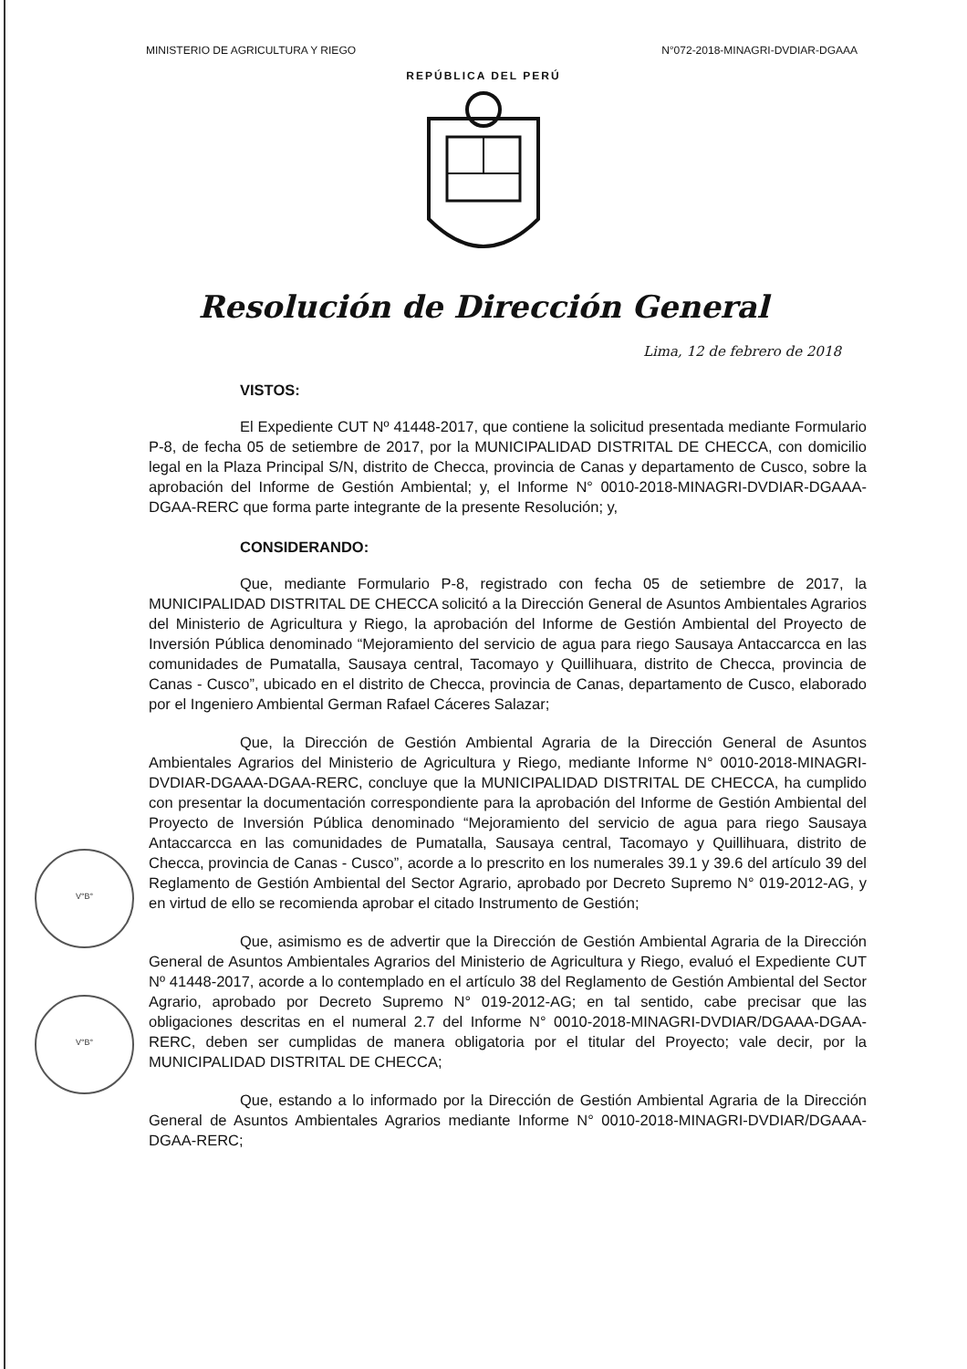MINISTERIO DE AGRICULTURA Y RIEGO N°072-2018-MINAGRI-DVDIAR-DGAAA
REPÚBLICA DEL PERÚ
Resolución de Dirección General
Lima, 12 de febrero de 2018
V°B°
V°B°
VISTOS:
El Expediente CUT Nº 41448-2017, que contiene la solicitud presentada mediante Formulario P-8, de fecha 05 de setiembre de 2017, por la MUNICIPALIDAD DISTRITAL DE CHECCA, con domicilio legal en la Plaza Principal S/N, distrito de Checca, provincia de Canas y departamento de Cusco, sobre la aprobación del Informe de Gestión Ambiental; y, el Informe N° 0010-2018-MINAGRI-DVDIAR-DGAAA-DGAA-RERC que forma parte integrante de la presente Resolución; y,
CONSIDERANDO:
Que, mediante Formulario P-8, registrado con fecha 05 de setiembre de 2017, la MUNICIPALIDAD DISTRITAL DE CHECCA solicitó a la Dirección General de Asuntos Ambientales Agrarios del Ministerio de Agricultura y Riego, la aprobación del Informe de Gestión Ambiental del Proyecto de Inversión Pública denominado “Mejoramiento del servicio de agua para riego Sausaya Antaccarcca en las comunidades de Pumatalla, Sausaya central, Tacomayo y Quillihuara, distrito de Checca, provincia de Canas - Cusco”, ubicado en el distrito de Checca, provincia de Canas, departamento de Cusco, elaborado por el Ingeniero Ambiental German Rafael Cáceres Salazar;
Que, la Dirección de Gestión Ambiental Agraria de la Dirección General de Asuntos Ambientales Agrarios del Ministerio de Agricultura y Riego, mediante Informe N° 0010-2018-MINAGRI-DVDIAR-DGAAA-DGAA-RERC, concluye que la MUNICIPALIDAD DISTRITAL DE CHECCA, ha cumplido con presentar la documentación correspondiente para la aprobación del Informe de Gestión Ambiental del Proyecto de Inversión Pública denominado “Mejoramiento del servicio de agua para riego Sausaya Antaccarcca en las comunidades de Pumatalla, Sausaya central, Tacomayo y Quillihuara, distrito de Checca, provincia de Canas - Cusco”, acorde a lo prescrito en los numerales 39.1 y 39.6 del artículo 39 del Reglamento de Gestión Ambiental del Sector Agrario, aprobado por Decreto Supremo N° 019-2012-AG, y en virtud de ello se recomienda aprobar el citado Instrumento de Gestión;
Que, asimismo es de advertir que la Dirección de Gestión Ambiental Agraria de la Dirección General de Asuntos Ambientales Agrarios del Ministerio de Agricultura y Riego, evaluó el Expediente CUT Nº 41448-2017, acorde a lo contemplado en el artículo 38 del Reglamento de Gestión Ambiental del Sector Agrario, aprobado por Decreto Supremo N° 019-2012-AG; en tal sentido, cabe precisar que las obligaciones descritas en el numeral 2.7 del Informe N° 0010-2018-MINAGRI-DVDIAR/DGAAA-DGAA-RERC, deben ser cumplidas de manera obligatoria por el titular del Proyecto; vale decir, por la MUNICIPALIDAD DISTRITAL DE CHECCA;
Que, estando a lo informado por la Dirección de Gestión Ambiental Agraria de la Dirección General de Asuntos Ambientales Agrarios mediante Informe N° 0010-2018-MINAGRI-DVDIAR/DGAAA-DGAA-RERC;